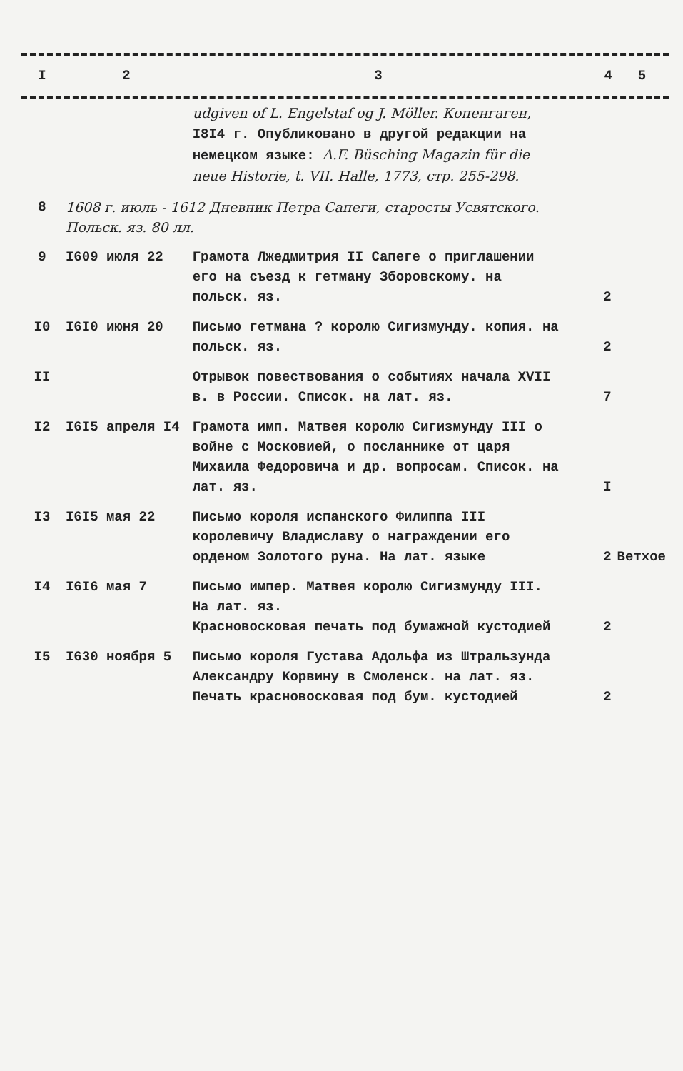| I | 2 | 3 | 4 | 5 |
| --- | --- | --- | --- | --- |
| | | udgiven of L. Engelstaf og J. Möller. Копенгаген, I8I4 г. Опубликовано в другой редакции на немецком языке: A.F. Büsching Magazin für die neue Historie, t. VII. Halle, 1773, стр. 255-298. | | |
| 8 | 1608 г. июль - 1612 Дневник Петра Сапеги, старосты Усвятского. Польск. яз. 80 лл. | | | |
| 9 | I609 июля 22 | Грамота Лжедмитрия II Сапеге о приглашении его на съезд к гетману Зборовскому. на польск. яз. | 2 | |
| I0 | I6I0 июня 20 | Письмо гетмана ? королю Сигизмунду. копия. на польск. яз. | 2 | |
| II | | Отрывок повествования о событиях начала XVII в. в России. Список. на лат. яз. | 7 | |
| I2 | I6I5 апреля I4 | Грамота имп. Матвея королю Сигизмунду III о войне с Московией, о посланнике от царя Михаила Федоровича и др. вопросам. Список. на лат. яз. | I | |
| I3 | I6I5 мая 22 | Письмо короля испанского Филиппа III королевичу Владиславу о награждении его орденом Золотого руна. На лат. языке | 2 | Ветхое |
| I4 | I6I6 мая 7 | Письмо импер. Матвея королю Сигизмунду III. На лат. яз. Красновосковая печать под бумажной кустодией | 2 | |
| I5 | I630 ноября 5 | Письмо короля Густава Адольфа из Штральзунда Александру Корвину в Смоленск. на лат. яз. Печать красновосковая под бум. кустодией | 2 | |